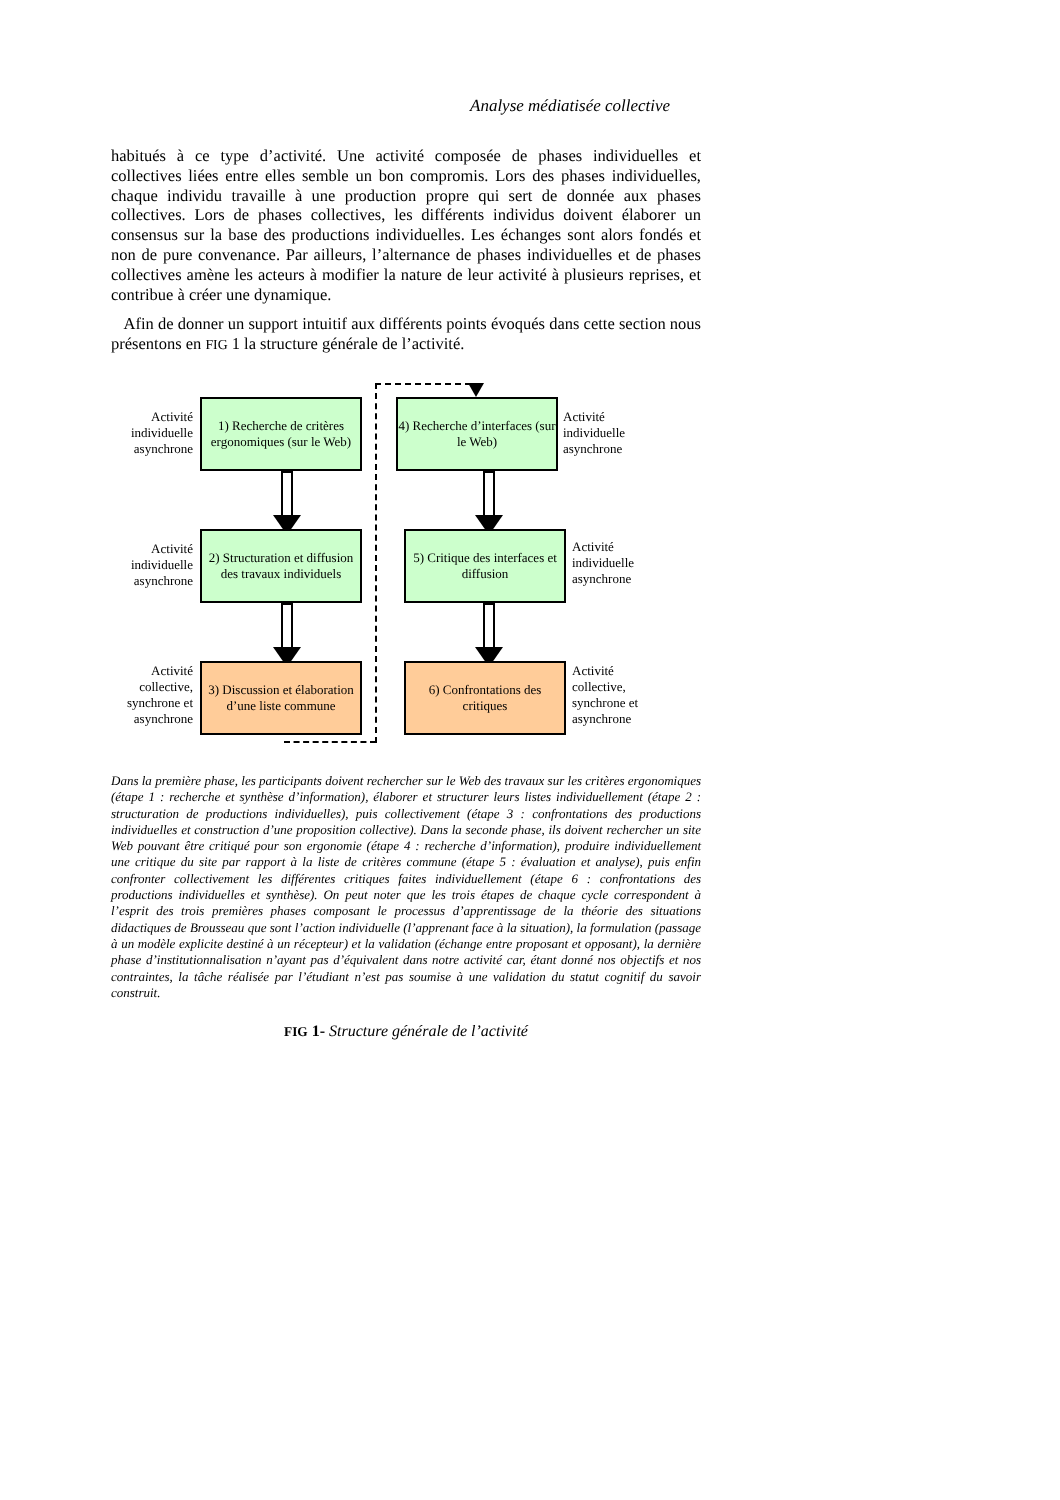Analyse médiatisée collective
habitués à ce type d’activité. Une activité composée de phases individuelles et collectives liées entre elles semble un bon compromis. Lors des phases individuelles, chaque individu travaille à une production propre qui sert de donnée aux phases collectives. Lors de phases collectives, les différents individus doivent élaborer un consensus sur la base des productions individuelles. Les échanges sont alors fondés et non de pure convenance. Par ailleurs, l’alternance de phases individuelles et de phases collectives amène les acteurs à modifier la nature de leur activité à plusieurs reprises, et contribue à créer une dynamique.
Afin de donner un support intuitif aux différents points évoqués dans cette section nous présentons en FIG 1 la structure générale de l’activité.
Activité individuelle asynchrone
1) Recherche de critères ergonomiques (sur le Web)
4) Recherche d’interfaces (sur le Web)
Activité
individuelle
asynchrone
Activité individuelle asynchrone
2) Structuration et diffusion des travaux individuels
5) Critique des interfaces et diffusion
Activité
individuelle
asynchrone
Activité collective, synchrone et asynchrone
3) Discussion et élaboration d’une liste commune
6) Confrontations des critiques
Activité
collective,
synchrone et
asynchrone
Dans la première phase, les participants doivent rechercher sur le Web des travaux sur les critères ergonomiques (étape 1 : recherche et synthèse d’information), élaborer et structurer leurs listes individuellement (étape 2 : structuration de productions individuelles), puis collectivement (étape 3 : confrontations des productions individuelles et construction d’une proposition collective). Dans la seconde phase, ils doivent rechercher un site Web pouvant être critiqué pour son ergonomie (étape 4 : recherche d’information), produire individuellement une critique du site par rapport à la liste de critères commune (étape 5 : évaluation et analyse), puis enfin confronter collectivement les différentes critiques faites individuellement (étape 6 : confrontations des productions individuelles et synthèse). On peut noter que les trois étapes de chaque cycle correspondent à l’esprit des trois premières phases composant le processus d’apprentissage de la théorie des situations didactiques de Brousseau que sont l’action individuelle (l’apprenant face à la situation), la formulation (passage à un modèle explicite destiné à un récepteur) et la validation (échange entre proposant et opposant), la dernière phase d’institutionnalisation n’ayant pas d’équivalent dans notre activité car, étant donné nos objectifs et nos contraintes, la tâche réalisée par l’étudiant n’est pas soumise à une validation du statut cognitif du savoir construit.
FIG 1- Structure générale de l’activité